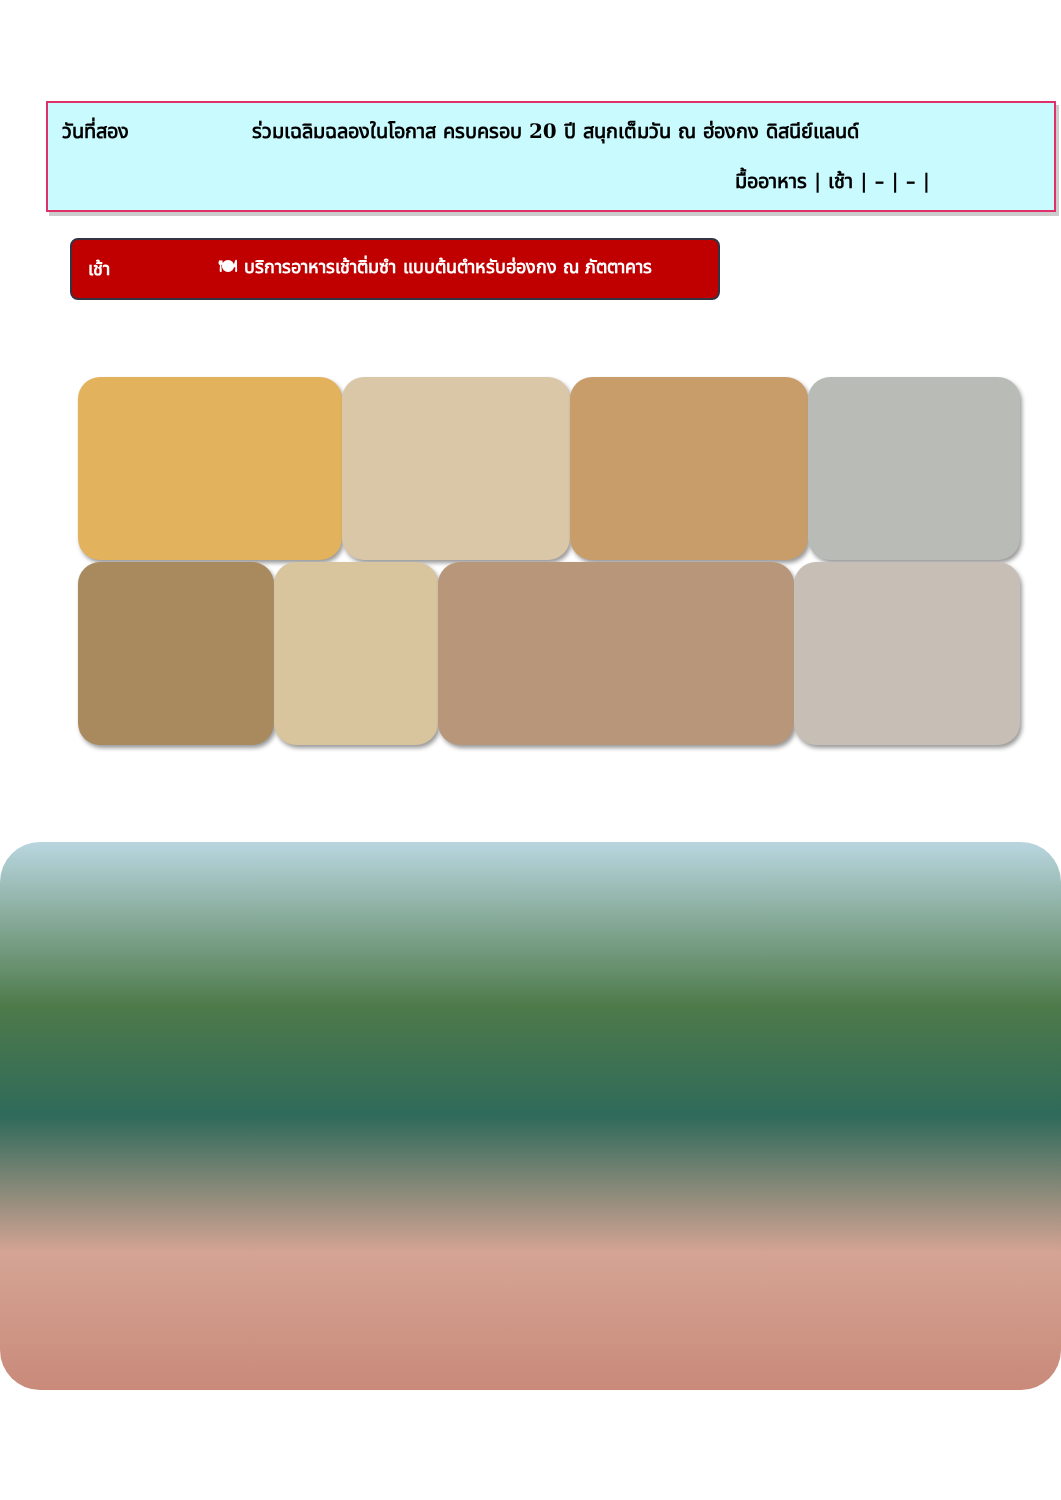วันที่สอง ร่วมเฉลิมฉลองในโอกาส ครบครอบ 20 ปี สนุกเต็มวัน ณ ฮ่องกง ดิสนีย์แลนด์
มื้ออาหาร | เช้า | – | – |
เช้า 🍽 บริการอาหารเช้าติ่มซำ แบบต้นตำหรับฮ่องกง ณ ภัตตาคาร